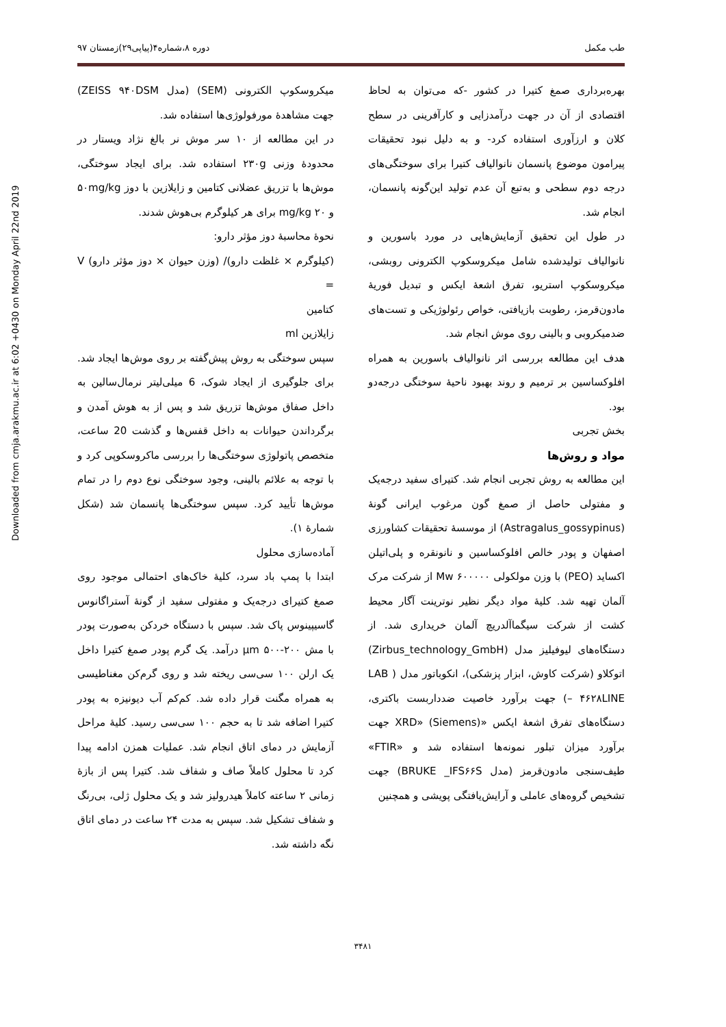Downloaded from cmja.arakmu.ac.ir at 6:02 +0430 on Monday April 22nd 2019
طب مکمل دوره ۸،شماره۴(پیاپی۲۹)زمستان ۹۷
بهره‌برداری صمغ کتیرا در کشور -که می‌توان به لحاظ اقتصادی از آن در جهت درآمدزایی و کارآفرینی در سطح کلان و ارزآوری استفاده کرد- و به دلیل نبود تحقیقات پیرامون موضوع پانسمان نانوالیاف کتیرا برای سوختگی‌های درجه دوم سطحی و به‌تبع آن عدم تولید این‌گونه پانسمان، انجام شد.
در طول این تحقیق آزمایش‌هایی در مورد باسورین و نانوالیاف تولیدشده شامل میکروسکوپ الکترونی روبشی، میکروسکوپ استریو، تفرق اشعهٔ ایکس و تبدیل فوریهٔ مادون‌قرمز، رطوبت بازیافتی، خواص رئولوژیکی و تست‌های ضدمیکروبی و بالینی روی موش انجام شد.
هدف این مطالعه بررسی اثر نانوالیاف باسورین به همراه افلوکساسین بر ترمیم و روند بهبود ناحیهٔ سوختگی درجه‌دو بود.
بخش تجربی
مواد و روش‌ها
این مطالعه به روش تجربی انجام شد. کتیرای سفید درجه‌یک و مفتولی حاصل از صمغ گون مرغوب ایرانی گونهٔ (Astragalus_gossypinus) از موسسهٔ تحقیقات کشاورزی اصفهان و پودر خالص افلوکساسین و نانونقره و پلی‌اتیلن اکساید (PEO) با وزن مولکولی ۶۰۰۰۰۰ Mw از شرکت مرک آلمان تهیه شد. کلیهٔ مواد دیگر نظیر نوترینت آگار محیط کشت از شرکت سیگماآلدریچ آلمان خریداری شد. از دستگاه‌های لیوفیلیز مدل (Zirbus_technology_GmbH) اتوکلاو (شرکت کاوش، ابزار پزشکی)، انکوباتور مدل ( LAB – ۴۶۲۸LINE) جهت برآورد خاصیت ضدداربست باکتری، دستگاه‌های تفرق اشعهٔ ایکس «XRD» (Siemens) جهت برآورد میزان تبلور نمونه‌ها استفاده شد و «FTIR» طیف‌سنجی مادون‌قرمز (مدل BRUKE _IFS۶۶S) جهت تشخیص گروه‌های عاملی و آرایش‌یافتگی پویشی و همچنین
میکروسکوپ الکترونی (SEM) (مدل ZEISS ۹۴۰DSM) جهت مشاهدهٔ مورفولوژی‌ها استفاده شد.
در این مطالعه از ۱۰ سر موش نر بالغ نژاد ویستار در محدودهٔ وزنی ۲۳۰g استفاده شد. برای ایجاد سوختگی، موش‌ها با تزریق عضلانی کتامین و زایلازین با دوز ۵۰mg/kg و ۲۰ mg/kg برای هر کیلوگرم بی‌هوش شدند.
نحوهٔ محاسبهٔ دوز مؤثر دارو:
(کیلوگرم × غلظت دارو)/ (وزن حیوان × دوز مؤثر دارو) V =
کتامین
زایلازین ml
سپس سوختگی به روش پیش‌گفته بر روی موش‌ها ایجاد شد. برای جلوگیری از ایجاد شوک، 6 میلی‌لیتر نرمال‌سالین به داخل صفاق موش‌ها تزریق شد و پس از به هوش آمدن و برگرداندن حیوانات به داخل قفس‌ها و گذشت 20 ساعت، متخصص پاتولوژی سوختگی‌ها را بررسی ماکروسکوپی کرد و با توجه به علائم بالینی، وجود سوختگی نوع دوم را در تمام موش‌ها تأیید کرد. سپس سوختگی‌ها پانسمان شد (شکل شمارهٔ ۱).
آماده‌سازی محلول
ابتدا با پمپ باد سرد، کلیهٔ خاک‌های احتمالی موجود روی صمغ کتیرای درجه‌یک و مفتولی سفید از گونهٔ آستراگانوس گاسیپینوس پاک شد. سپس با دستگاه خردکن به‌صورت پودر با مش ۲۰۰-۵۰۰ μm درآمد. یک گرم پودر صمغ کتیرا داخل یک ارلن ۱۰۰ سی‌سی ریخته شد و روی گرم‌کن مغناطیسی به همراه مگنت قرار داده شد. کم‌کم آب دیونیزه به پودر کتیرا اضافه شد تا به حجم ۱۰۰ سی‌سی رسید. کلیهٔ مراحل آزمایش در دمای اتاق انجام شد. عملیات همزن ادامه پیدا کرد تا محلول کاملاً صاف و شفاف شد. کتیرا پس از بازهٔ زمانی ۲ ساعته کاملاً هیدرولیز شد و یک محلول ژلی، بی‌رنگ و شفاف تشکیل شد. سپس به مدت ۲۴ ساعت در دمای اتاق نگه داشته شد.
۳۴۸۱